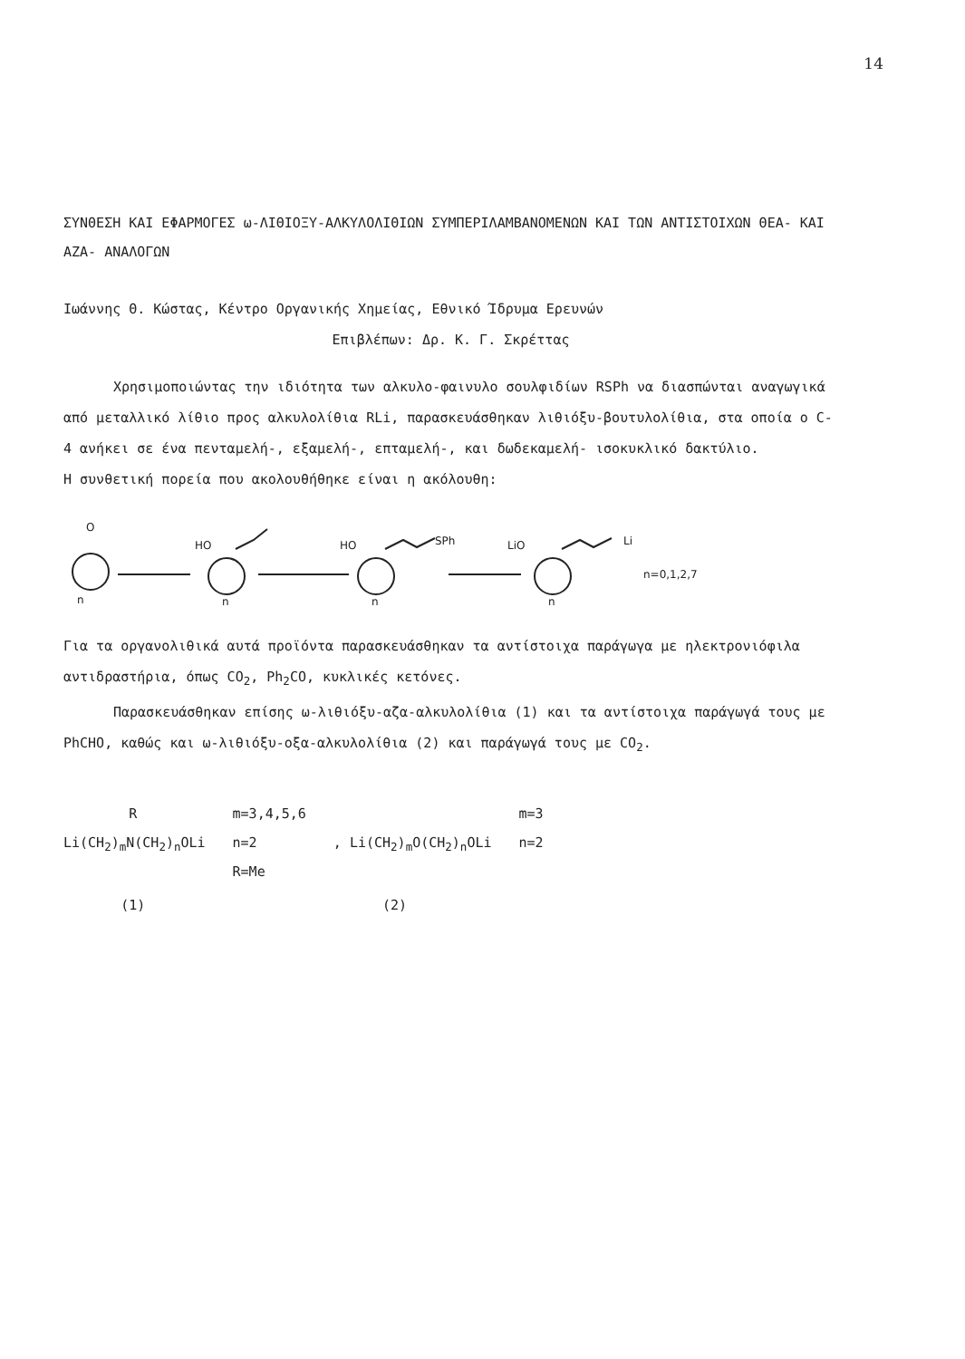14
ΣΥΝΘΕΣΗ ΚΑΙ ΕΦΑΡΜΟΓΕΣ ω-ΛΙΘΙΟΞΥ-ΑΛΚΥΛΟΛΙΘΙΩΝ ΣΥΜΠΕΡΙΛΑΜΒΑΝΟΜΕΝΩΝ ΚΑΙ ΤΩΝ ΑΝΤΙΣΤΟΙΧΩΝ ΘΕΑ- ΚΑΙ ΑΖΑ- ΑΝΑΛΟΓΩΝ
Ιωάννης Θ. Κώστας, Κέντρο Οργανικής Χημείας, Εθνικό Ίδρυμα Ερευνών
Επιβλέπων: Δρ. Κ. Γ. Σκρέττας
Χρησιμοποιώντας την ιδιότητα των αλκυλο-φαινυλο σουλφιδίων RSPh να διασπώνται αναγωγικά από μεταλλικό λίθιο προς αλκυλολίθια RLi, παρασκευάσθηκαν λιθιόξυ-βουτυλολίθια, στα οποία ο C-4 ανήκει σε ένα πενταμελή-, εξαμελή-, επταμελή-, και δωδεκαμελή- ισοκυκλικό δακτύλιο.
Η συνθετική πορεία που ακολουθήθηκε είναι η ακόλουθη:
O
HO
HO
SPh
LiO
Li
n
n
n
n
n=0,1,2,7
Για τα οργανολιθικά αυτά προϊόντα παρασκευάσθηκαν τα αντίστοιχα παράγωγα με ηλεκτρονιόφιλα αντιδραστήρια, όπως CO<sub>2</sub>, Ph<sub>2</sub>CO, κυκλικές κετόνες.
Παρασκευάσθηκαν επίσης ω-λιθιόξυ-αζα-αλκυλολίθια (1) και τα αντίστοιχα παράγωγά τους με PhCHO, καθώς και ω-λιθιόξυ-οξα-αλκυλολίθια (2) και παράγωγά τους με CO<sub>2</sub>.
R
Li(CH<sub>2</sub>)<sub>m</sub>N(CH<sub>2</sub>)<sub>n</sub>OLi
(1)
m=3,4,5,6
n=2
R=Me
, Li(CH<sub>2</sub>)<sub>m</sub>O(CH<sub>2</sub>)<sub>n</sub>OLi
(2)
m=3
n=2